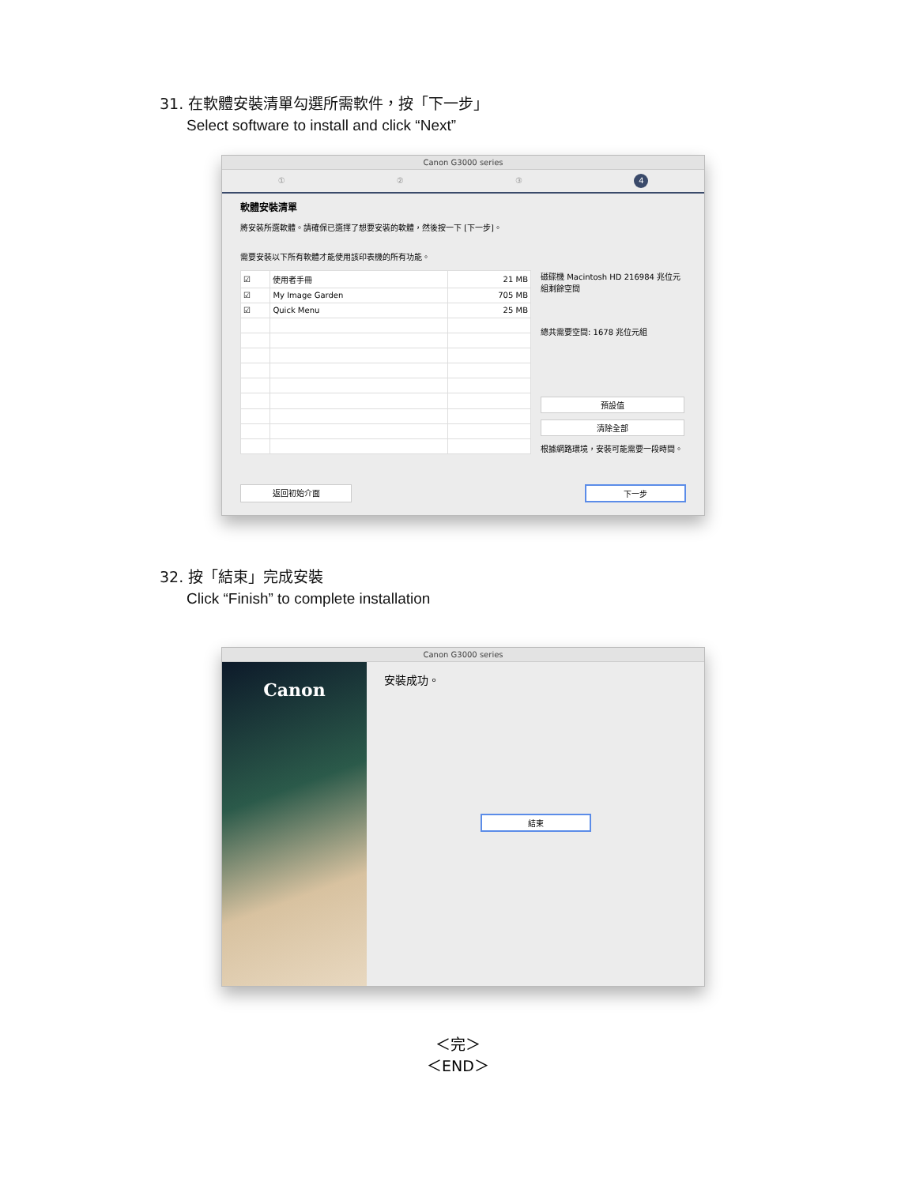31. 在軟體安裝清單勾選所需軟件，按「下一步」
Select software to install and click “Next”
Canon G3000 series
①②③4
軟體安裝清單
將安裝所選軟體。請確保已選擇了想要安裝的軟體，然後按一下 [下一步]。
需要安裝以下所有軟體才能使用該印表機的所有功能。
| ☑ | 使用者手冊 | 21 MB |
| ☑ | My Image Garden | 705 MB |
| ☑ | Quick Menu | 25 MB |
磁碟機 Macintosh HD 216984 兆位元組剩餘空間
總共需要空間: 1678 兆位元組
預設值
清除全部
根據網路環境，安裝可能需要一段時間。
返回初始介面 下一步
32. 按「結束」完成安裝
Click “Finish” to complete installation
Canon G3000 series
Canon
安裝成功。
結束
＜完＞
＜END＞